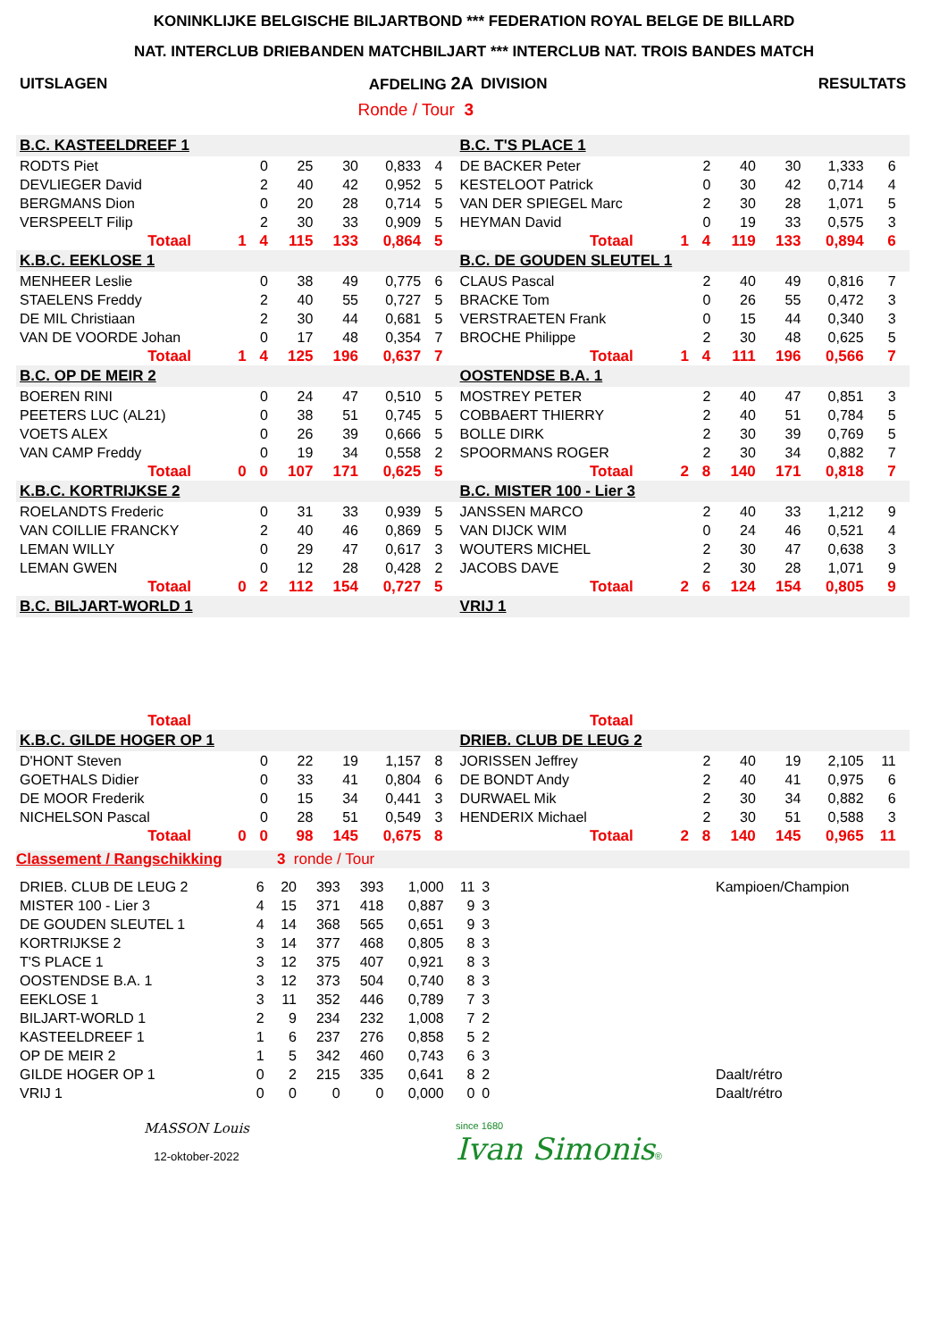KONINKLIJKE BELGISCHE BILJARTBOND *** FEDERATION ROYAL BELGE DE BILLARD
NAT. INTERCLUB DRIEBANDEN MATCHBILJART *** INTERCLUB NAT. TROIS BANDES MATCH
| UITSLAGEN | AFDELING 2A | DIVISION | RESULTATS |
| | Ronde / Tour 3 | | |
| B.C. KASTEELDREEF 1 | | | | | | | | B.C. T'S PLACE 1 | | | | | | | |
| RODTS Piet | | 0 | 25 | 30 | 0,833 | 4 | | DE BACKER Peter | | 2 | 40 | 30 | 1,333 | 6 | |
| DEVLIEGER David | | 2 | 40 | 42 | 0,952 | 5 | | KESTELOOT Patrick | | 0 | 30 | 42 | 0,714 | 4 | |
| BERGMANS Dion | | 0 | 20 | 28 | 0,714 | 5 | | VAN DER SPIEGEL Marc | | 2 | 30 | 28 | 1,071 | 5 | |
| VERSPEELT Filip | | 2 | 30 | 33 | 0,909 | 5 | | HEYMAN David | | 0 | 19 | 33 | 0,575 | 3 | |
| Totaal | 1 | 4 | 115 | 133 | 0,864 | 5 | | Totaal | 1 | 4 | 119 | 133 | 0,894 | 6 | |
| K.B.C. EEKLOSE 1 | | | | | | | | B.C. DE GOUDEN SLEUTEL 1 | | | | | | | |
| MENHEER Leslie | | 0 | 38 | 49 | 0,775 | 6 | | CLAUS Pascal | | 2 | 40 | 49 | 0,816 | 7 | |
| STAELENS Freddy | | 2 | 40 | 55 | 0,727 | 5 | | BRACKE Tom | | 0 | 26 | 55 | 0,472 | 3 | |
| DE MIL Christiaan | | 2 | 30 | 44 | 0,681 | 5 | | VERSTRAETEN Frank | | 0 | 15 | 44 | 0,340 | 3 | |
| VAN DE VOORDE Johan | | 0 | 17 | 48 | 0,354 | 7 | | BROCHE Philippe | | 2 | 30 | 48 | 0,625 | 5 | |
| Totaal | 1 | 4 | 125 | 196 | 0,637 | 7 | | Totaal | 1 | 4 | 111 | 196 | 0,566 | 7 | |
| B.C. OP DE MEIR 2 | | | | | | | | OOSTENDSE B.A. 1 | | | | | | | |
| BOEREN RINI | | 0 | 24 | 47 | 0,510 | 5 | | MOSTREY PETER | | 2 | 40 | 47 | 0,851 | 3 | |
| PEETERS LUC (AL21) | | 0 | 38 | 51 | 0,745 | 5 | | COBBAERT THIERRY | | 2 | 40 | 51 | 0,784 | 5 | |
| VOETS ALEX | | 0 | 26 | 39 | 0,666 | 5 | | BOLLE DIRK | | 2 | 30 | 39 | 0,769 | 5 | |
| VAN CAMP Freddy | | 0 | 19 | 34 | 0,558 | 2 | | SPOORMANS ROGER | | 2 | 30 | 34 | 0,882 | 7 | |
| Totaal | 0 | 0 | 107 | 171 | 0,625 | 5 | | Totaal | 2 | 8 | 140 | 171 | 0,818 | 7 | |
| K.B.C. KORTRIJKSE 2 | | | | | | | | B.C. MISTER 100 - Lier 3 | | | | | | | |
| ROELANDTS Frederic | | 0 | 31 | 33 | 0,939 | 5 | | JANSSEN MARCO | | 2 | 40 | 33 | 1,212 | 9 | |
| VAN COILLIE FRANCKY | | 2 | 40 | 46 | 0,869 | 5 | | VAN DIJCK WIM | | 0 | 24 | 46 | 0,521 | 4 | |
| LEMAN WILLY | | 0 | 29 | 47 | 0,617 | 3 | | WOUTERS MICHEL | | 2 | 30 | 47 | 0,638 | 3 | |
| LEMAN GWEN | | 0 | 12 | 28 | 0,428 | 2 | | JACOBS DAVE | | 2 | 30 | 28 | 1,071 | 9 | |
| Totaal | 0 | 2 | 112 | 154 | 0,727 | 5 | | Totaal | 2 | 6 | 124 | 154 | 0,805 | 9 | |
| B.C. BILJART-WORLD 1 | | | | | | | | VRIJ 1 | | | | | | | |
| Totaal | | | | | | | | Totaal | | | | | | | |
| K.B.C. GILDE HOGER OP 1 | | | | | | | | DRIEB. CLUB DE LEUG 2 | | | | | | | |
| D'HONT Steven | | 0 | 22 | 19 | 1,157 | 8 | | JORISSEN Jeffrey | | 2 | 40 | 19 | 2,105 | 11 | |
| GOETHALS Didier | | 0 | 33 | 41 | 0,804 | 6 | | DE BONDT Andy | | 2 | 40 | 41 | 0,975 | 6 | |
| DE MOOR Frederik | | 0 | 15 | 34 | 0,441 | 3 | | DURWAEL Mik | | 2 | 30 | 34 | 0,882 | 6 | |
| NICHELSON Pascal | | 0 | 28 | 51 | 0,549 | 3 | | HENDERIX Michael | | 2 | 30 | 51 | 0,588 | 3 | |
| Totaal | 0 | 0 | 98 | 145 | 0,675 | 8 | | Totaal | 2 | 8 | 140 | 145 | 0,965 | 11 | |
Classement / Rangschikking 3 ronde / Tour
| DRIEB. CLUB DE LEUG 2 | 6 | 20 | 393 | 393 | 1,000 | 11 | 3 | | Kampioen/Champion |
| MISTER 100 - Lier 3 | 4 | 15 | 371 | 418 | 0,887 | 9 | 3 | | |
| DE GOUDEN SLEUTEL 1 | 4 | 14 | 368 | 565 | 0,651 | 9 | 3 | | |
| KORTRIJKSE 2 | 3 | 14 | 377 | 468 | 0,805 | 8 | 3 | | |
| T'S PLACE 1 | 3 | 12 | 375 | 407 | 0,921 | 8 | 3 | | |
| OOSTENDSE B.A. 1 | 3 | 12 | 373 | 504 | 0,740 | 8 | 3 | | |
| EEKLOSE 1 | 3 | 11 | 352 | 446 | 0,789 | 7 | 3 | | |
| BILJART-WORLD 1 | 2 | 9 | 234 | 232 | 1,008 | 7 | 2 | | |
| KASTEELDREEF 1 | 1 | 6 | 237 | 276 | 0,858 | 5 | 2 | | |
| OP DE MEIR 2 | 1 | 5 | 342 | 460 | 0,743 | 6 | 3 | | |
| GILDE HOGER OP 1 | 0 | 2 | 215 | 335 | 0,641 | 8 | 2 | | Daalt/rétro |
| VRIJ 1 | 0 | 0 | 0 | 0 | 0,000 | 0 | 0 | | Daalt/rétro |
MASSON Louis
12-oktober-2022
since 1680
Ivan Simonis®